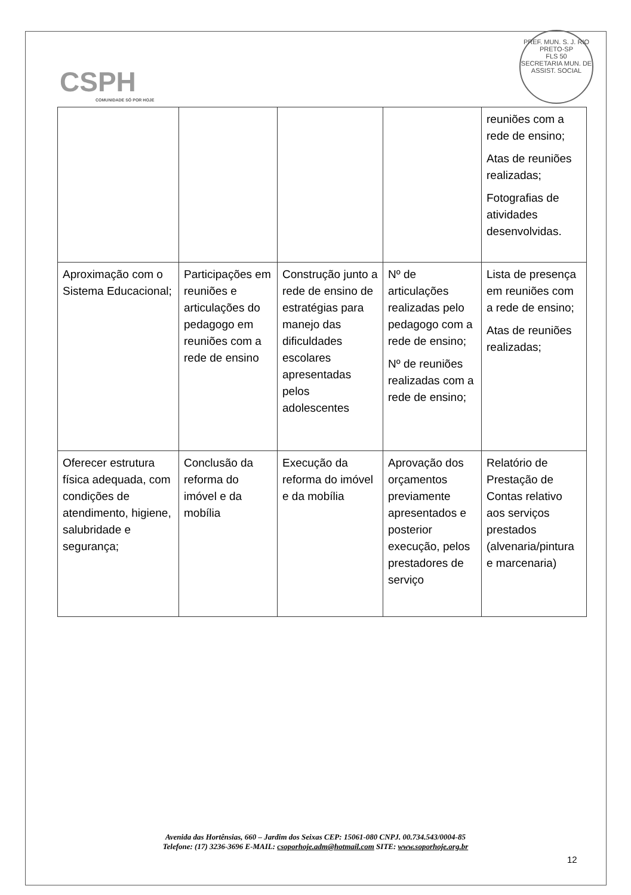CSPH
COMUNIDADE SÓ POR HOJE
PREF. MUN. S. J. RIO PRETO-SP
FLS 50
SECRETARIA MUN. DE ASSIST. SOCIAL
| | | | | reuniões com a rede de ensino; Atas de reuniões realizadas; Fotografias de atividades desenvolvidas. |
| Aproximação com o Sistema Educacional; | Participações em reuniões e articulações do pedagogo em reuniões com a rede de ensino | Construção junto a rede de ensino de estratégias para manejo das dificuldades escolares apresentadas pelos adolescentes | Nº de articulações realizadas pelo pedagogo com a rede de ensino; Nº de reuniões realizadas com a rede de ensino; | Lista de presença em reuniões com a rede de ensino; Atas de reuniões realizadas; |
| Oferecer estrutura física adequada, com condições de atendimento, higiene, salubridade e segurança; | Conclusão da reforma do imóvel e da mobília | Execução da reforma do imóvel e da mobília | Aprovação dos orçamentos previamente apresentados e posterior execução, pelos prestadores de serviço | Relatório de Prestação de Contas relativo aos serviços prestados (alvenaria/pintura e marcenaria) |
Avenida das Hortênsias, 660 – Jardim dos Seixas CEP: 15061-080 CNPJ. 00.734.543/0004-85
Telefone: (17) 3236-3696 E-MAIL: csoporhoje.adm@hotmail.com SITE: www.soporhoje.org.br
12